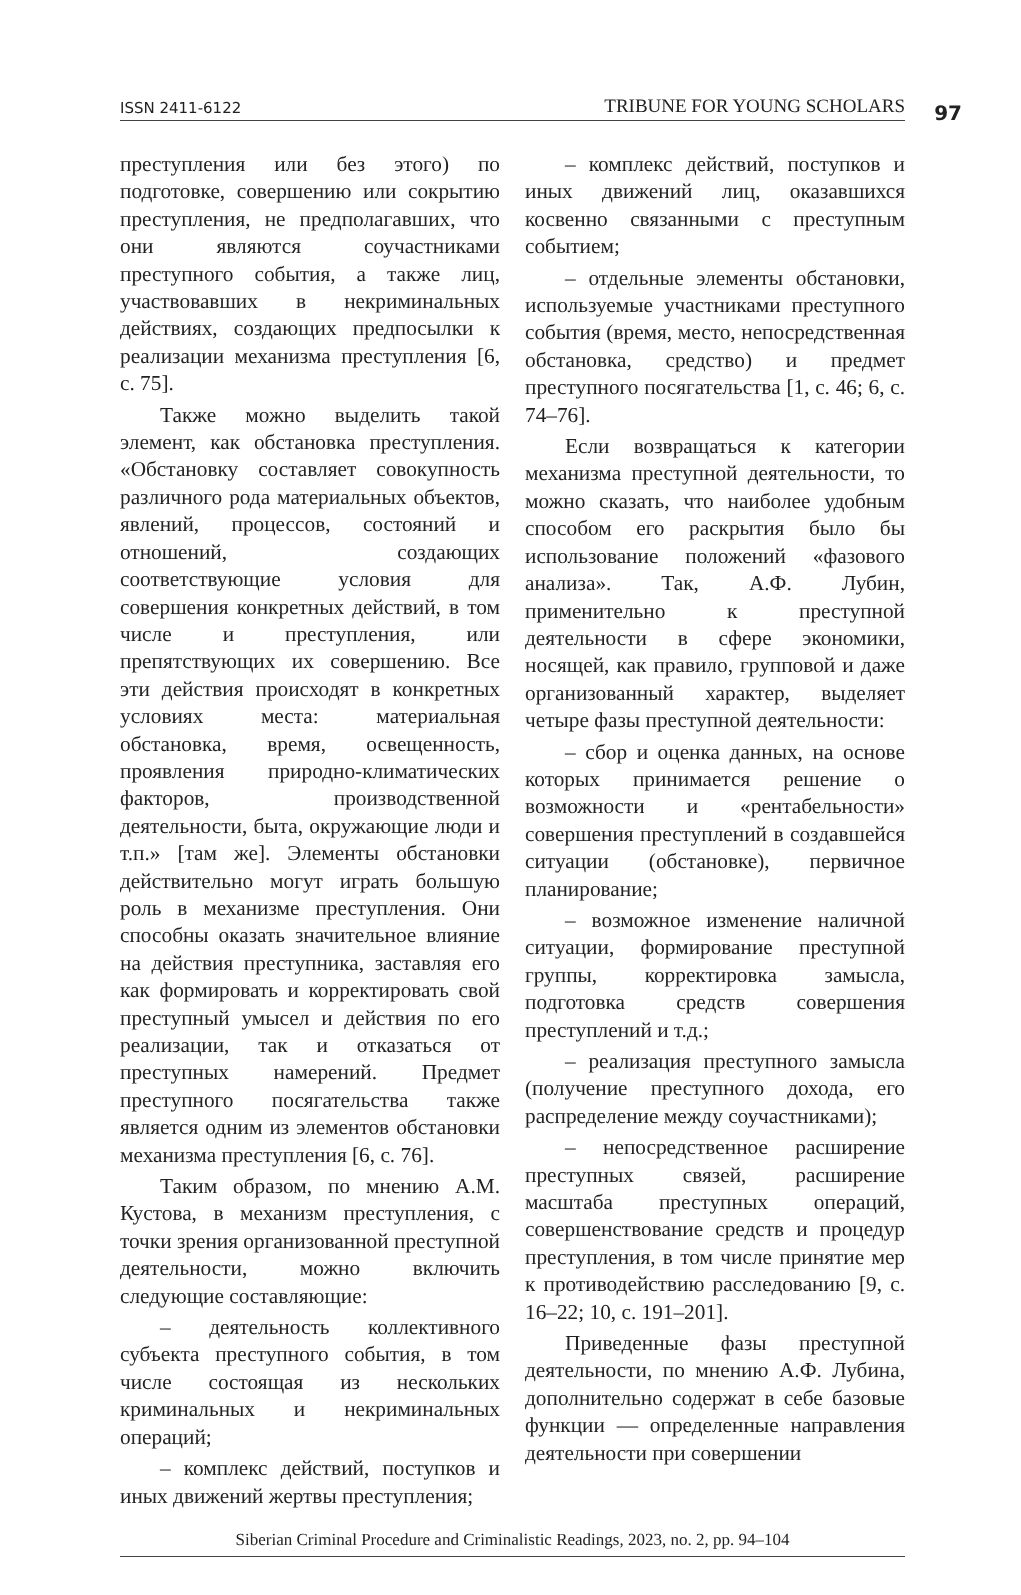ISSN 2411-6122 TRIBUNE FOR YOUNG SCHOLARS 97
преступления или без этого) по подготовке, совершению или сокрытию преступления, не предполагавших, что они являются соучастниками преступного события, а также лиц, участвовавших в некриминальных действиях, создающих предпосылки к реализации механизма преступления [6, с. 75].
Также можно выделить такой элемент, как обстановка преступления. «Обстановку составляет совокупность различного рода материальных объектов, явлений, процессов, состояний и отношений, создающих соответствующие условия для совершения конкретных действий, в том числе и преступления, или препятствующих их совершению. Все эти действия происходят в конкретных условиях места: материальная обстановка, время, освещенность, проявления природно-климатических факторов, производственной деятельности, быта, окружающие люди и т.п.» [там же]. Элементы обстановки действительно могут играть большую роль в механизме преступления. Они способны оказать значительное влияние на действия преступника, заставляя его как формировать и корректировать свой преступный умысел и действия по его реализации, так и отказаться от преступных намерений. Предмет преступного посягательства также является одним из элементов обстановки механизма преступления [6, с. 76].
Таким образом, по мнению А.М. Кустова, в механизм преступления, с точки зрения организованной преступной деятельности, можно включить следующие составляющие:
– деятельность коллективного субъекта преступного события, в том числе состоящая из нескольких криминальных и некриминальных операций;
– комплекс действий, поступков и иных движений жертвы преступления;
– комплекс действий, поступков и иных движений лиц, оказавшихся косвенно связанными с преступным событием;
– отдельные элементы обстановки, используемые участниками преступного события (время, место, непосредственная обстановка, средство) и предмет преступного посягательства [1, с. 46; 6, с. 74–76].
Если возвращаться к категории механизма преступной деятельности, то можно сказать, что наиболее удобным способом его раскрытия было бы использование положений «фазового анализа». Так, А.Ф. Лубин, применительно к преступной деятельности в сфере экономики, носящей, как правило, групповой и даже организованный характер, выделяет четыре фазы преступной деятельности:
– сбор и оценка данных, на основе которых принимается решение о возможности и «рентабельности» совершения преступлений в создавшейся ситуации (обстановке), первичное планирование;
– возможное изменение наличной ситуации, формирование преступной группы, корректировка замысла, подготовка средств совершения преступлений и т.д.;
– реализация преступного замысла (получение преступного дохода, его распределение между соучастниками);
– непосредственное расширение преступных связей, расширение масштаба преступных операций, совершенствование средств и процедур преступления, в том числе принятие мер к противодействию расследованию [9, с. 16–22; 10, с. 191–201].
Приведенные фазы преступной деятельности, по мнению А.Ф. Лубина, дополнительно содержат в себе базовые функции — определенные направления деятельности при совершении
Siberian Criminal Procedure and Criminalistic Readings, 2023, no. 2, pp. 94–104